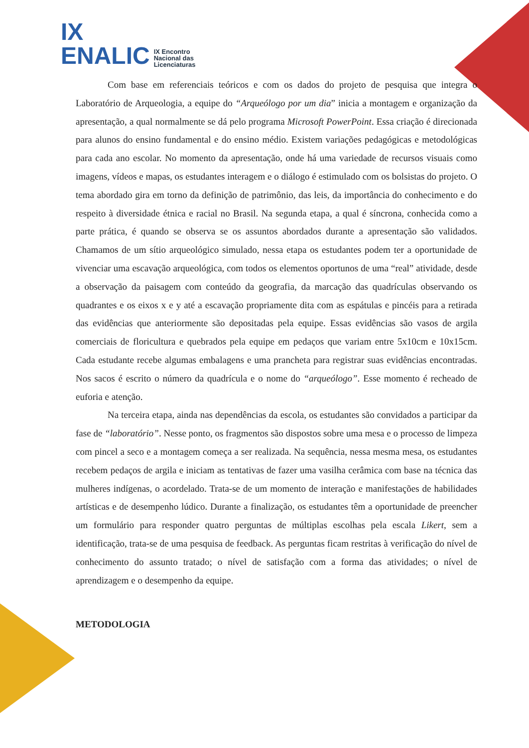IX
ENALIC
IX Encontro
Nacional das
Licenciaturas
Com base em referenciais teóricos e com os dados do projeto de pesquisa que integra o Laboratório de Arqueologia, a equipe do “Arqueólogo por um dia” inicia a montagem e organização da apresentação, a qual normalmente se dá pelo programa Microsoft PowerPoint. Essa criação é direcionada para alunos do ensino fundamental e do ensino médio. Existem variações pedagógicas e metodológicas para cada ano escolar. No momento da apresentação, onde há uma variedade de recursos visuais como imagens, vídeos e mapas, os estudantes interagem e o diálogo é estimulado com os bolsistas do projeto. O tema abordado gira em torno da definição de patrimônio, das leis, da importância do conhecimento e do respeito à diversidade étnica e racial no Brasil. Na segunda etapa, a qual é síncrona, conhecida como a parte prática, é quando se observa se os assuntos abordados durante a apresentação são validados. Chamamos de um sítio arqueológico simulado, nessa etapa os estudantes podem ter a oportunidade de vivenciar uma escavação arqueológica, com todos os elementos oportunos de uma “real” atividade, desde a observação da paisagem com conteúdo da geografia, da marcação das quadrículas observando os quadrantes e os eixos x e y até a escavação propriamente dita com as espátulas e pincéis para a retirada das evidências que anteriormente são depositadas pela equipe. Essas evidências são vasos de argila comerciais de floricultura e quebrados pela equipe em pedaços que variam entre 5x10cm e 10x15cm. Cada estudante recebe algumas embalagens e uma prancheta para registrar suas evidências encontradas. Nos sacos é escrito o número da quadrícula e o nome do “arqueólogo”. Esse momento é recheado de euforia e atenção.
Na terceira etapa, ainda nas dependências da escola, os estudantes são convidados a participar da fase de “laboratório”. Nesse ponto, os fragmentos são dispostos sobre uma mesa e o processo de limpeza com pincel a seco e a montagem começa a ser realizada. Na sequência, nessa mesma mesa, os estudantes recebem pedaços de argila e iniciam as tentativas de fazer uma vasilha cerâmica com base na técnica das mulheres indígenas, o acordelado. Trata-se de um momento de interação e manifestações de habilidades artísticas e de desempenho lúdico. Durante a finalização, os estudantes têm a oportunidade de preencher um formulário para responder quatro perguntas de múltiplas escolhas pela escala Likert, sem a identificação, trata-se de uma pesquisa de feedback. As perguntas ficam restritas à verificação do nível de conhecimento do assunto tratado; o nível de satisfação com a forma das atividades; o nível de aprendizagem e o desempenho da equipe.
METODOLOGIA